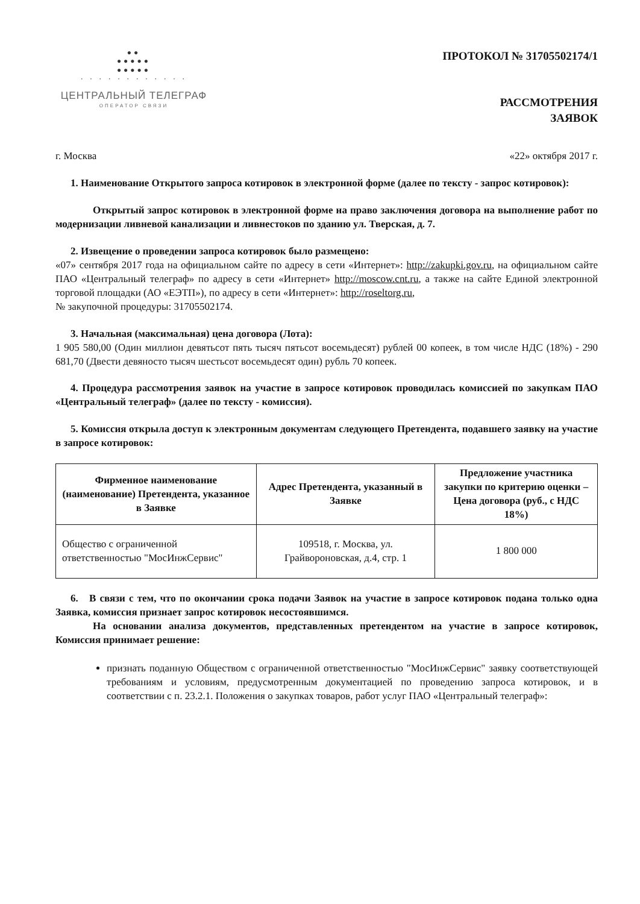●●
●●●●●
●●●●●
· · · · · · · · · · · ·
ЦЕНТРАЛЬНЫЙ ТЕЛЕГРАФ
ОПЕРАТОР СВЯЗИ
ПРОТОКОЛ № 31705502174/1
РАССМОТРЕНИЯ
ЗАЯВОК
г. Москва «22» октября 2017 г.
1. Наименование Открытого запроса котировок в электронной форме (далее по тексту - запрос котировок):
Открытый запрос котировок в электронной форме на право заключения договора на выполнение работ по модернизации ливневой канализации и ливнестоков по зданию ул. Тверская, д. 7.
2. Извещение о проведении запроса котировок было размещено:
«07» сентября 2017 года на официальном сайте по адресу в сети «Интернет»: http://zakupki.gov.ru, на официальном сайте ПАО «Центральный телеграф» по адресу в сети «Интернет» http://moscow.cnt.ru, а также на сайте Единой электронной торговой площадки (АО «ЕЭТП»), по адресу в сети «Интернет»: http://roseltorg.ru,
№ закупочной процедуры: 31705502174.
3. Начальная (максимальная) цена договора (Лота):
1 905 580,00 (Один миллион девятьсот пять тысяч пятьсот восемьдесят) рублей 00 копеек, в том числе НДС (18%) - 290 681,70 (Двести девяносто тысяч шестьсот восемьдесят один) рубль 70 копеек.
4. Процедура рассмотрения заявок на участие в запросе котировок проводилась комиссией по закупкам ПАО «Центральный телеграф» (далее по тексту - комиссия).
5. Комиссия открыла доступ к электронным документам следующего Претендента, подавшего заявку на участие в запросе котировок:
| Фирменное наименование (наименование) Претендента, указанное в Заявке | Адрес Претендента, указанный в Заявке | Предложение участника закупки по критерию оценки – Цена договора (руб., с НДС 18%) |
| --- | --- | --- |
| Общество с ограниченной ответственностью "МосИнжСервис" | 109518, г. Москва, ул. Грайвороновская, д.4, стр. 1 | 1 800 000 |
6. В связи с тем, что по окончании срока подачи Заявок на участие в запросе котировок подана только одна Заявка, комиссия признает запрос котировок несостоявшимся.
На основании анализа документов, представленных претендентом на участие в запросе котировок, Комиссия принимает решение:
признать поданную Обществом с ограниченной ответственностью "МосИнжСервис" заявку соответствующей требованиям и условиям, предусмотренным документацией по проведению запроса котировок, и в соответствии с п. 23.2.1. Положения о закупках товаров, работ услуг ПАО «Центральный телеграф»: